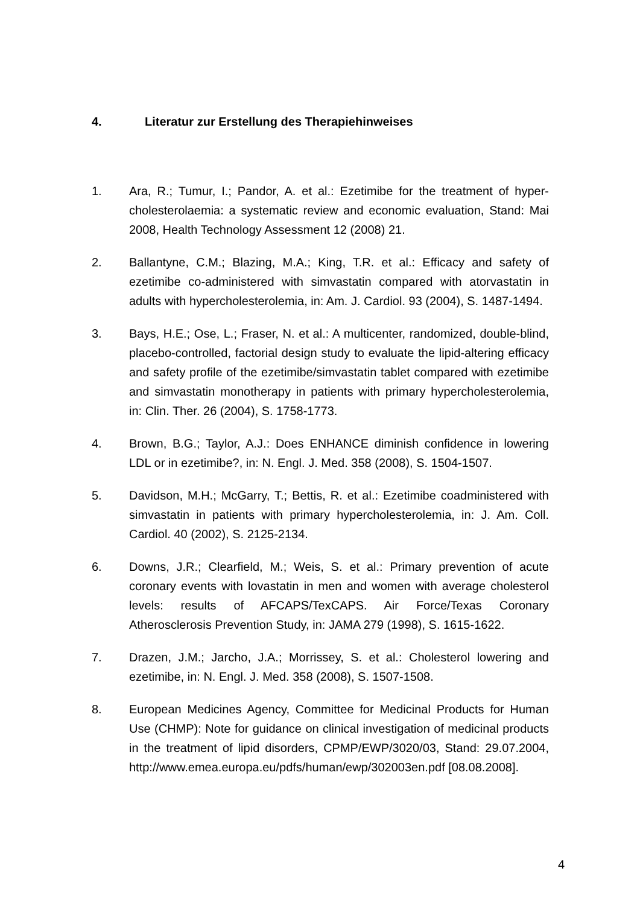4. Literatur zur Erstellung des Therapiehinweises
1. Ara, R.; Tumur, I.; Pandor, A. et al.: Ezetimibe for the treatment of hyper­cholesterolaemia: a systematic review and economic evaluation, Stand: Mai 2008, Health Technology Assessment 12 (2008) 21.
2. Ballantyne, C.M.; Blazing, M.A.; King, T.R. et al.: Efficacy and safety of ezetimibe co-administered with simvastatin compared with atorvastatin in adults with hypercholesterolemia, in: Am. J. Cardiol. 93 (2004), S. 1487-1494.
3. Bays, H.E.; Ose, L.; Fraser, N. et al.: A multicenter, randomized, double-blind, placebo-controlled, factorial design study to evaluate the lipid-altering efficacy and safety profile of the ezetimibe/simvastatin tablet compared with ezetimibe and simvastatin monotherapy in patients with primary hypercholesterolemia, in: Clin. Ther. 26 (2004), S. 1758-1773.
4. Brown, B.G.; Taylor, A.J.: Does ENHANCE diminish confidence in lower­ing LDL or in ezetimibe?, in: N. Engl. J. Med. 358 (2008), S. 1504-1507.
5. Davidson, M.H.; McGarry, T.; Bettis, R. et al.: Ezetimibe coadministered with simvastatin in patients with primary hypercholesterolemia, in: J. Am. Coll. Cardiol. 40 (2002), S. 2125-2134.
6. Downs, J.R.; Clearfield, M.; Weis, S. et al.: Primary prevention of acute coronary events with lovastatin in men and women with average choles­terol levels: results of AFCAPS/TexCAPS. Air Force/Texas Coronary Atherosclerosis Prevention Study, in: JAMA 279 (1998), S. 1615-1622.
7. Drazen, J.M.; Jarcho, J.A.; Morrissey, S. et al.: Cholesterol lowering and ezetimibe, in: N. Engl. J. Med. 358 (2008), S. 1507-1508.
8. European Medicines Agency, Committee for Medicinal Products for Hu­man Use (CHMP): Note for guidance on clinical investigation of medicinal products in the treatment of lipid disorders, CPMP/EWP/3020/03, Stand: 29.07.2004, http://www.emea.europa.eu/pdfs/human/ewp/302003en.pdf [08.08.2008].
4